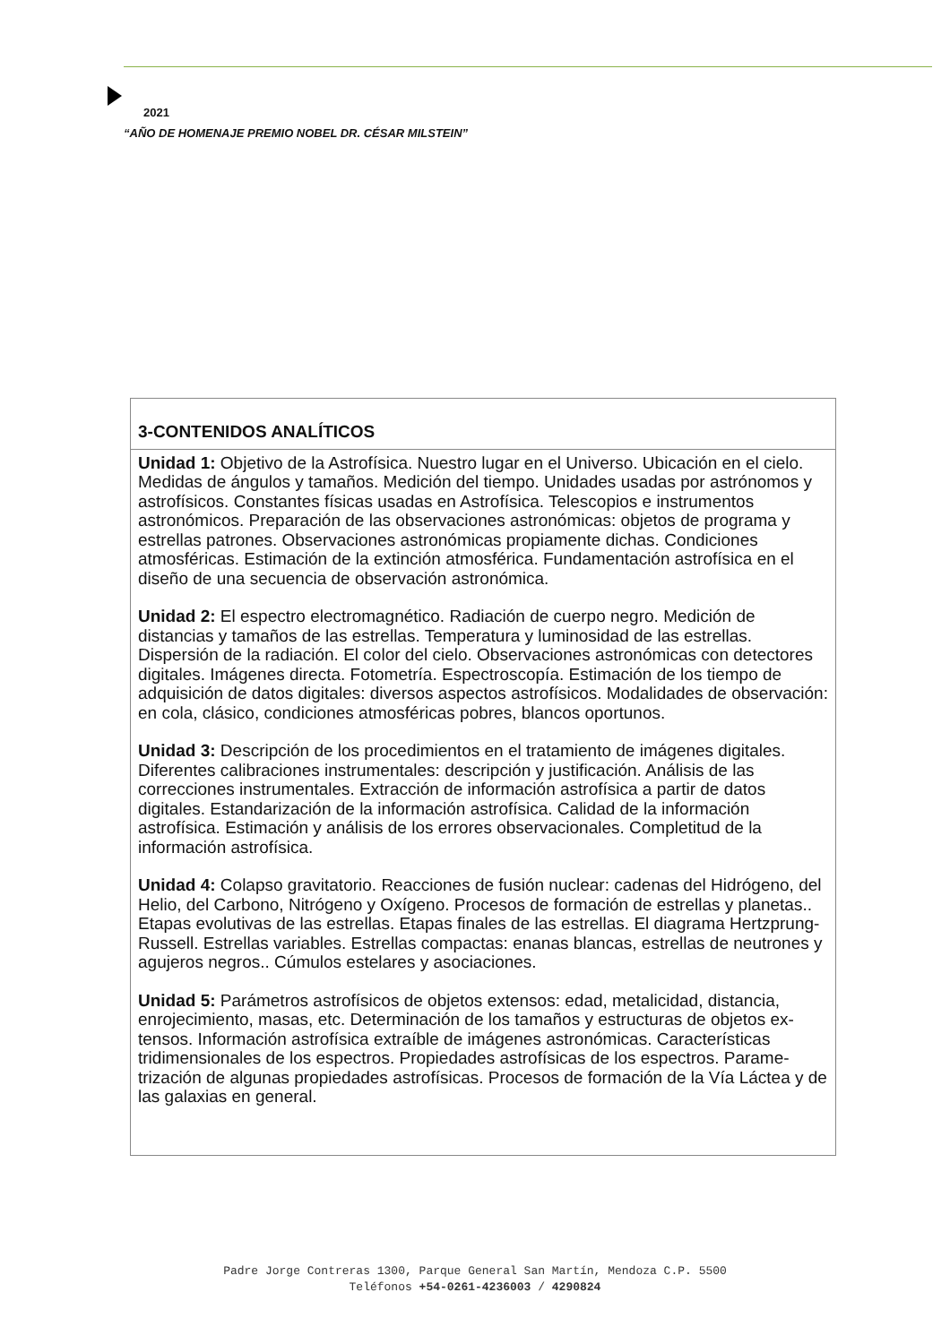2021
“AÑO DE HOMENAJE PREMIO NOBEL DR. CÉSAR MILSTEIN”
| 3-CONTENIDOS ANALÍTICOS |
| --- |
| Unidad 1: Objetivo de la Astrofísica. Nuestro lugar en el Universo. Ubicación en el cielo. Medidas de ángulos y tamaños. Medición del tiempo. Unidades usadas por astrónomos y astrofísicos. Constantes físicas usadas en Astrofísica. Telescopios e instrumentos astronómicos. Preparación de las observaciones astronómicas: objetos de programa y estrellas patrones. Observaciones astronómicas propiamente dichas. Condiciones atmosféricas. Estimación de la extinción atmosférica. Fundamentación astrofísica en el diseño de una secuencia de observación astronómica. Unidad 2: El espectro electromagnético. Radiación de cuerpo negro. Medición de distancias y tamaños de las estrellas. Temperatura y luminosidad de las estrellas. Dispersión de la radiación. El color del cielo. Observaciones astronómicas con detectores digitales. Imágenes directa. Fotometría. Espectroscopía. Estimación de los tiempo de adquisición de datos digitales: diversos aspectos astrofísicos. Modalidades de observación: en cola, clásico, condiciones atmosféricas pobres, blancos oportunos. Unidad 3: Descripción de los procedimientos en el tratamiento de imágenes digitales. Diferentes calibraciones instrumentales: descripción y justificación. Análisis de las correcciones instrumentales. Extracción de información astrofísica a partir de datos digitales. Estandarización de la información astrofísica. Calidad de la información astrofísica. Estimación y análisis de los errores observacionales. Completitud de la información astrofísica. Unidad 4: Colapso gravitatorio. Reacciones de fusión nuclear: cadenas del Hidrógeno, del Helio, del Carbono, Nitrógeno y Oxígeno. Procesos de formación de estrellas y planetas.. Etapas evolutivas de las estrellas. Etapas finales de las estrellas. El diagrama Hertzprung-Russell. Estrellas variables. Estrellas compactas: enanas blancas, estrellas de neutrones y agujeros negros.. Cúmulos estelares y asociaciones. Unidad 5: Parámetros astrofísicos de objetos extensos: edad, metalicidad, distancia, enrojecimiento, masas, etc. Determinación de los tamaños y estructuras de objetos ex-tensos. Información astrofísica extraíble de imágenes astronómicas. Características tridimensionales de los espectros. Propiedades astrofísicas de los espectros. Parame-trización de algunas propiedades astrofísicas. Procesos de formación de la Vía Láctea y de las galaxias en general. |
Padre Jorge Contreras 1300, Parque General San Martín, Mendoza C.P. 5500
Teléfonos +54-0261-4236003 / 4290824